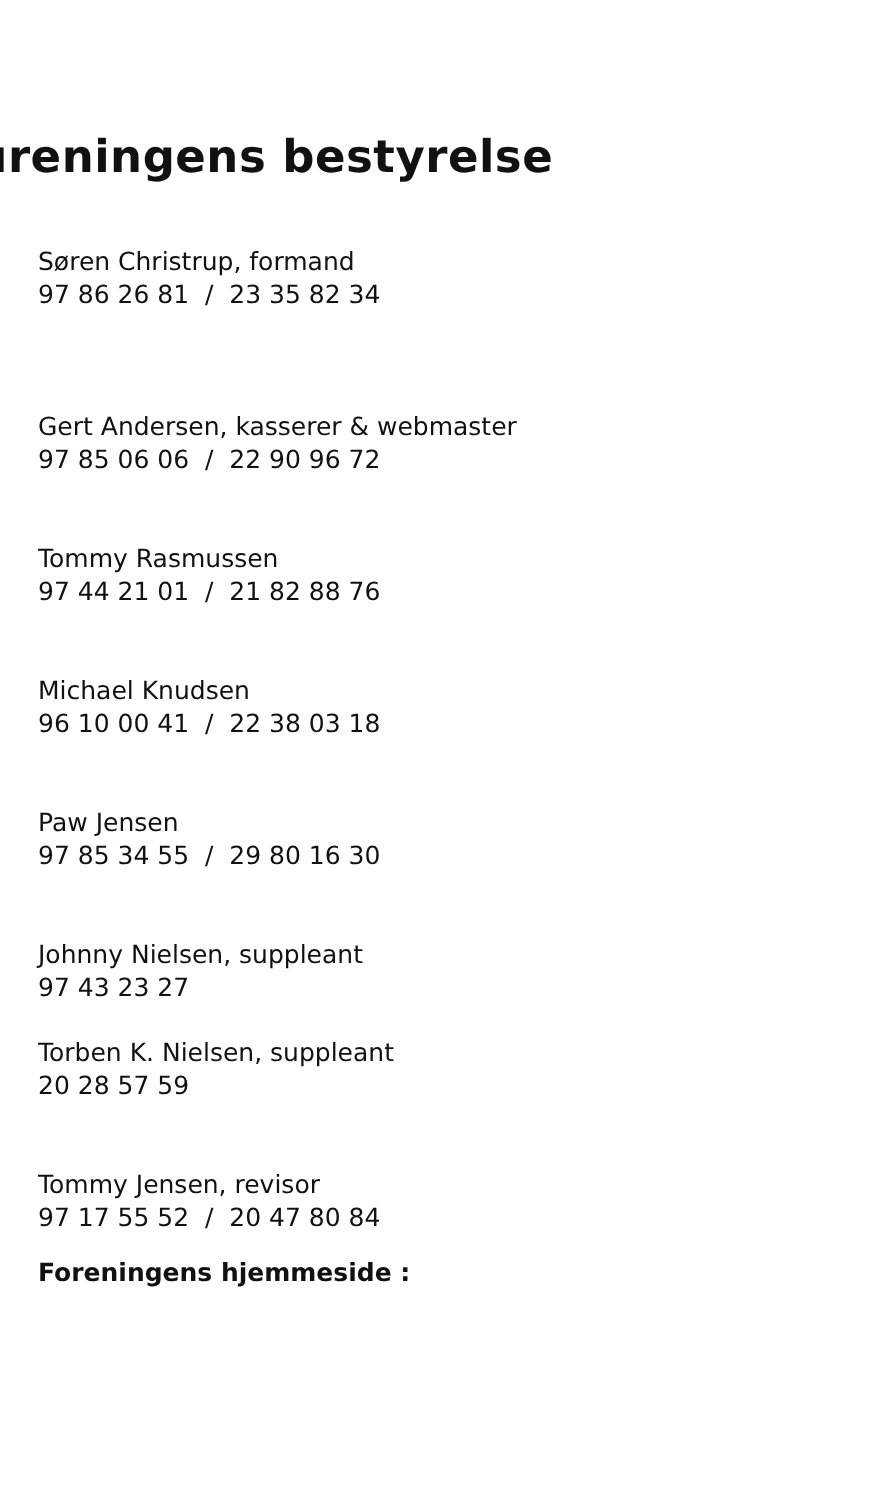ıreningens bestyrelse
Søren Christrup, formand
97 86 26 81 / 23 35 82 34
Gert Andersen, kasserer & webmaster
97 85 06 06 / 22 90 96 72
Tommy Rasmussen
97 44 21 01 / 21 82 88 76
Michael Knudsen
96 10 00 41 / 22 38 03 18
Paw Jensen
97 85 34 55 / 29 80 16 30
Johnny Nielsen, suppleant
97 43 23 27
Torben K. Nielsen, suppleant
20 28 57 59
Tommy Jensen, revisor
97 17 55 52 / 20 47 80 84
Foreningens hjemmeside :